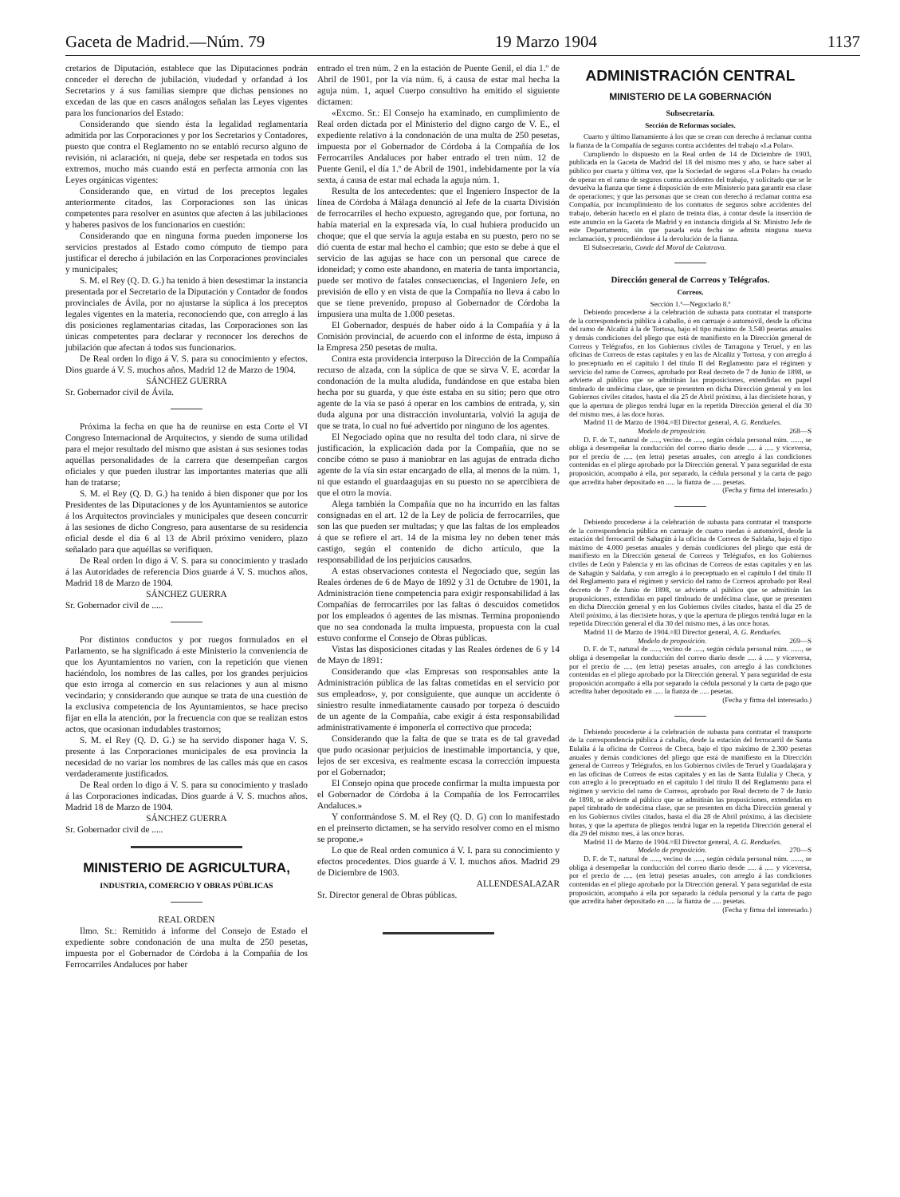Gaceta de Madrid.—Núm. 79 19 Marzo 1904 1137
cretarios de Diputación, establece que las Diputaciones podrán conceder el derecho de jubilación, viudedad y orfandad á los Secretarios y á sus familias siempre que dichas pensiones no excedan de las que en casos análogos señalan las Leyes vigentes para los funcionarios del Estado:
Considerando que siendo ésta la legalidad reglamentaria admitida por las Corporaciones y por los Secretarios y Contadores, puesto que contra el Reglamento no se entabló recurso alguno de revisión, ni aclaración, ni queja, debe ser respetada en todos sus extremos, mucho más cuando está en perfecta armonía con las Leyes orgánicas vigentes:
Considerando que, en virtud de los preceptos legales anteriormente citados, las Corporaciones son las únicas competentes para resolver en asuntos que afecten á las jubilaciones y haberes pasivos de los funcionarios en cuestión:
Considerando que en ninguna forma pueden imponerse los servicios prestados al Estado como cómputo de tiempo para justificar el derecho á jubilación en las Corporaciones provinciales y municipales;
S. M. el Rey (Q. D. G.) ha tenido á bien desestimar la instancia presentada por el Secretario de la Diputación y Contador de fondos provinciales de Ávila, por no ajustarse la súplica á los preceptos legales vigentes en la materia, reconociendo que, con arreglo á las dis posiciones reglamentarias citadas, las Corporaciones son las únicas competentes para declarar y reconocer los derechos de jubilación que afectan á todos sus funcionarios.
De Real orden lo digo á V. S. para su conocimiento y efectos. Dios guarde á V. S. muchos años. Madrid 12 de Marzo de 1904.
SÁNCHEZ GUERRA
Sr. Gobernador civil de Ávila.
Próxima la fecha en que ha de reunirse en esta Corte el VI Congreso Internacional de Arquitectos, y siendo de suma utilidad para el mejor resultado del mismo que asistan á sus sesiones todas aquéllas personalidades de la carrera que desempeñan cargos oficiales y que pueden ilustrar las importantes materias que allí han de tratarse;
S. M. el Rey (Q. D. G.) ha tenido á bien disponer que por los Presidentes de las Diputaciones y de los Ayuntamientos se autorice á los Arquitectos provinciales y municipales que deseen concurrir á las sesiones de dicho Congreso, para ausentarse de su residencia oficial desde el día 6 al 13 de Abril próximo venidero, plazo señalado para que aquéllas se verifiquen.
De Real orden lo digo á V. S. para su conocimiento y traslado á las Autoridades de referencia Dios guarde á V. S. muchos años. Madrid 18 de Marzo de 1904.
SÁNCHEZ GUERRA
Sr. Gobernador civil de .....
Por distintos conductos y por ruegos formulados en el Parlamento, se ha significado á este Ministerio la conveniencia de que los Ayuntamientos no varíen, con la repetición que vienen haciéndolo, los nombres de las calles, por los grandes perjuicios que esto irroga al comercio en sus relaciones y aun al mismo vecindario; y considerando que aunque se trata de una cuestión de la exclusiva competencia de los Ayuntamientos, se hace preciso fijar en ella la atención, por la frecuencia con que se realizan estos actos, que ocasionan indudables trastornos;
S. M. el Rey (Q. D. G.) se ha servido disponer haga V. S. presente á las Corporaciones municipales de esa provincia la necesidad de no variar los nombres de las calles más que en casos verdaderamente justificados.
De Real orden lo digo á V. S. para su conocimiento y traslado á las Corporaciones indicadas. Dios guarde á V. S. muchos años. Madrid 18 de Marzo de 1904.
SÁNCHEZ GUERRA
Sr. Gobernador civil de .....
MINISTERIO DE AGRICULTURA,
INDUSTRIA, COMERCIO Y OBRAS PÚBLICAS
REAL ORDEN
Ilmo. Sr.: Remitido á informe del Consejo de Estado el expediente sobre condonación de una multa de 250 pesetas, impuesta por el Gobernador de Córdoba á la Compañía de los Ferrocarriles Andaluces por haber
entrado el tren núm. 2 en la estación de Puente Genil, el día 1.º de Abril de 1901, por la vía núm. 6, á causa de estar mal hecha la aguja núm. 1, aquel Cuerpo consultivo ha emitido el siguiente dictamen:
«Excmo. Sr.: El Consejo ha examinado, en cumplimiento de Real orden dictada por el Ministerio del digno cargo de V. E., el expediente relativo á la condonación de una multa de 250 pesetas, impuesta por el Gobernador de Córdoba á la Compañía de los Ferrocarriles Andaluces por haber entrado el tren núm. 12 de Puente Genil, el día 1.º de Abril de 1901, indebidamente por la vía sexta, á causa de estar mal echada la aguja núm. 1.
Resulta de los antecedentes: que el Ingeniero Inspector de la línea de Córdoba á Málaga denunció al Jefe de la cuarta División de ferrocarriles el hecho expuesto, agregando que, por fortuna, no había material en la expresada vía, lo cual hubiera producido un choque; que el que servía la aguja estaba en su puesto, pero no se dió cuenta de estar mal hecho el cambio; que esto se debe á que el servicio de las agujas se hace con un personal que carece de idoneidad; y como este abandono, en materia de tanta importancia, puede ser motivo de fatales consecuencias, el Ingeniero Jefe, en previsión de ello y en vista de que la Compañía no lleva á cabo lo que se tiene prevenido, propuso al Gobernador de Córdoba la impusiera una multa de 1.000 pesetas.
El Gobernador, después de haber oído á la Compañía y á la Comisión provincial, de acuerdo con el informe de ésta, impuso á la Empresa 250 pesetas de multa.
Contra esta providencia interpuso la Dirección de la Compañía recurso de alzada, con la súplica de que se sirva V. E. acordar la condonación de la multa aludida, fundándose en que estaba bien hecha por su guarda, y que éste estaba en su sitio; pero que otro agente de la vía se pasó á operar en los cambios de entrada, y, sin duda alguna por una distracción involuntaria, volvió la aguja de que se trata, lo cual no fué advertido por ninguno de los agentes.
El Negociado opina que no resulta del todo clara, ni sirve de justificación, la explicación dada por la Compañía, que no se concibe cómo se puso á maniobrar en las agujas de entrada dicho agente de la vía sin estar encargado de ella, al menos de la núm. 1, ni que estando el guardaagujas en su puesto no se apercibiera de que el otro la movía.
Alega también la Compañía que no ha incurrido en las faltas consignadas en el art. 12 de la Ley de policía de ferrocarriles, que son las que pueden ser multadas; y que las faltas de los empleados á que se refiere el art. 14 de la misma ley no deben tener más castigo, según el contenido de dicho artículo, que la responsabilidad de los perjuicios causados.
A estas observaciones contesta el Negociado que, según las Reales órdenes de 6 de Mayo de 1892 y 31 de Octubre de 1901, la Administración tiene competencia para exigir responsabilidad á las Compañías de ferrocarriles por las faltas ó descuidos cometidos por los empleados ó agentes de las mismas. Termina proponiendo que no sea condonada la multa impuesta, propuesta con la cual estuvo conforme el Consejo de Obras públicas.
Vistas las disposiciones citadas y las Reales órdenes de 6 y 14 de Mayo de 1891:
Considerando que «las Empresas son responsables ante la Administración pública de las faltas cometidas en el servicio por sus empleados», y, por consiguiente, que aunque un accidente ó siniestro resulte inmediatamente causado por torpeza ó descuido de un agente de la Compañía, cabe exigir á ésta responsabilidad administrativamente é imponerla el correctivo que proceda:
Considerando que la falta de que se trata es de tal gravedad que pudo ocasionar perjuicios de inestimable importancia, y que, lejos de ser excesiva, es realmente escasa la corrección impuesta por el Gobernador;
El Consejo opina que procede confirmar la multa impuesta por el Gobernador de Córdoba á la Compañía de los Ferrocarriles Andaluces.»
Y conformándose S. M. el Rey (Q. D. G) con lo manifestado en el preinserto dictamen, se ha servido resolver como en el mismo se propone.»
Lo que de Real orden comunico á V. I. para su conocimiento y efectos procedentes. Dios guarde á V. I. muchos años. Madrid 29 de Diciembre de 1903.
ALLENDESALAZAR
Sr. Director general de Obras públicas.
ADMINISTRACIÓN CENTRAL
MINISTERIO DE LA GOBERNACIÓN
Subsecretaría.
Sección de Reformas sociales.
Cuarto y último llamamiento á los que se crean con derecho á reclamar contra la fianza de la Compañía de seguros contra accidentes del trabajo «La Polar».
Cumpliendo lo dispuesto en la Real orden de 14 de Diciembre de 1903, publicada en la Gaceta de Madrid del 18 del mismo mes y año, se hace saber al público por cuarta y última vez, que la Sociedad de seguros «La Polar» ha cesado de operar en el ramo de seguros contra accidentes del trabajo, y solicitado que se le devuelva la fianza que tiene á disposición de este Ministerio para garantir esa clase de operaciones; y que las personas que se crean con derecho á reclamar contra esa Compañía, por incumplimiento de los contratos de seguros sobre accidentes del trabajo, deberán hacerlo en el plazo de treinta días, á contar desde la inserción de este anuncio en la Gaceta de Madrid y en instancia dirigida al Sr. Ministro Jefe de este Departamento, sin que pasada esta fecha se admita ninguna nueva reclamación, y procediéndose á la devolución de la fianza.
El Subsecretario, Conde del Moral de Calatrava.
Dirección general de Correos y Telégrafos.
Correos.
Sección 1.ª—Negociado 8.º
Debiendo procederse á la celebración de subasta para contratar el transporte de la correspondencia pública á caballo, ó en carruaje ó automóvil, desde la oficina del ramo de Alcañiz á la de Tortosa, bajo el tipo máximo de 3.540 pesetas anuales y demás condiciones del pliego que está de manifiesto en la Dirección general de Correos y Telégrafos, en los Gobiernos civiles de Tarragona y Teruel, y en las oficinas de Correos de estas capitales y en las de Alcañiz y Tortosa, y con arreglo á lo preceptuado en el capítulo I del título II del Reglamento para el régimen y servicio del ramo de Correos, aprobado por Real decreto de 7 de Junio de 1898, se advierte al público que se admitirán las proposiciones, extendidas en papel timbrado de undécima clase, que se presenten en dicha Dirección general y en los Gobiernos civiles citados, hasta el día 25 de Abril próximo, á las diecisiete horas, y que la apertura de pliegos tendrá lugar en la repetida Dirección general el día 30 del mismo mes, á las doce horas.
Madrid 11 de Marzo de 1904.=El Director general, A. G. Rendueles. 268—S
Modelo de proposición.
D. F. de T., natural de ....., vecino de ....., según cédula personal núm. ......, se obliga á desempeñar la conducción del correo diario desde ..... á ..... y viceversa, por el precio de ..... (en letra) pesetas anuales, con arreglo á las condiciones contenidas en el pliego aprobado por la Dirección general. Y para seguridad de esta proposición, acompaño á ella, por separado, la cédula personal y la carta de pago que acredita haber depositado en ..... la fianza de ..... pesetas.
(Fecha y firma del interesado.)
Debiendo procederse á la celebración de subasta para contratar el transporte de la correspondencia pública en carruaje de cuatro ruedas ó automóvil, desde la estación del ferrocarril de Sahagún á la oficina de Correos de Saldaña, bajo el tipo máximo de 4.000 pesetas anuales y demás condiciones del pliego que está de manifiesto en la Dirección general de Correos y Telégrafos, en los Gobiernos civiles de León y Palencia y en las oficinas de Correos de estas capitales y en las de Sahagún y Saldaña, y con arreglo á lo preceptuado en el capítulo I del título II del Reglamento para el régimen y servicio del ramo de Correos aprobado por Real decreto de 7 de Junio de 1898, se advierte al público que se admitirán las proposiciones, extendidas en papel timbrado de undécima clase, que se presenten en dicha Dirección general y en los Gobiernos civiles citados, hasta el día 25 de Abril próximo, á las diecisiete horas, y que la apertura de pliegos tendrá lugar en la repetida Dirección general el día 30 del mismo mes, á las once horas.
Madrid 11 de Marzo de 1904.=El Director general, A. G. Rendueles. 269—S
Modelo de proposición.
D. F. de T., natural de ....., vecino de ....., según cédula personal núm. ......, se obliga á desempeñar la conducción del correo diario desde ..... á ..... y viceversa, por el precio de ..... (en letra) pesetas anuales, con arreglo á las condiciones contenidas en el pliego aprobado por la Dirección general. Y para seguridad de esta proposición acompaño á ella por separado la cédula personal y la carta de pago que acredita haber depositado en ..... la fianza de ..... pesetas.
(Fecha y firma del interesado.)
Debiendo procederse á la celebración de subasta para contratar el transporte de la correspondencia pública á caballo, desde la estación del ferrocarril de Santa Eulalia á la oficina de Correos de Checa, bajo el tipo máximo de 2.300 pesetas anuales y demás condiciones del pliego que está de manifiesto en la Dirección general de Correos y Telégrafos, en los Gobiernos civiles de Teruel y Guadalajara y en las oficinas de Correos de estas capitales y en las de Santa Eulalia y Checa, y con arreglo á lo preceptuado en el capítulo I del título II del Reglamento para el régimen y servicio del ramo de Correos, aprobado por Real decreto de 7 de Junio de 1898, se advierte al público que se admitirán las proposiciones, extendidas en papel timbrado de undécima clase, que se presenten en dicha Dirección general y en los Gobiernos civiles citados, hasta el día 28 de Abril próximo, á las diecisiete horas, y que la apertura de pliegos tendrá lugar en la repetida Dirección general el día 29 del mismo mes, á las once horas.
Madrid 11 de Marzo de 1904.=El Director general, A. G. Rendueles. 270—S
Modelo de proposición.
D. F. de T., natural de ....., vecino de ....., según cédula personal núm. ......, se obliga á desempeñar la conducción del correo diario desde ..... á ..... y viceversa, por el precio de ..... (en letra) pesetas anuales, con arreglo á las condiciones contenidas en el pliego aprobado por la Dirección general. Y para seguridad de esta proposición, acompaño á ella por separado la cédula personal y la carta de pago que acredita haber depositado en ..... la fianza de ..... pesetas.
(Fecha y firma del interesado.)